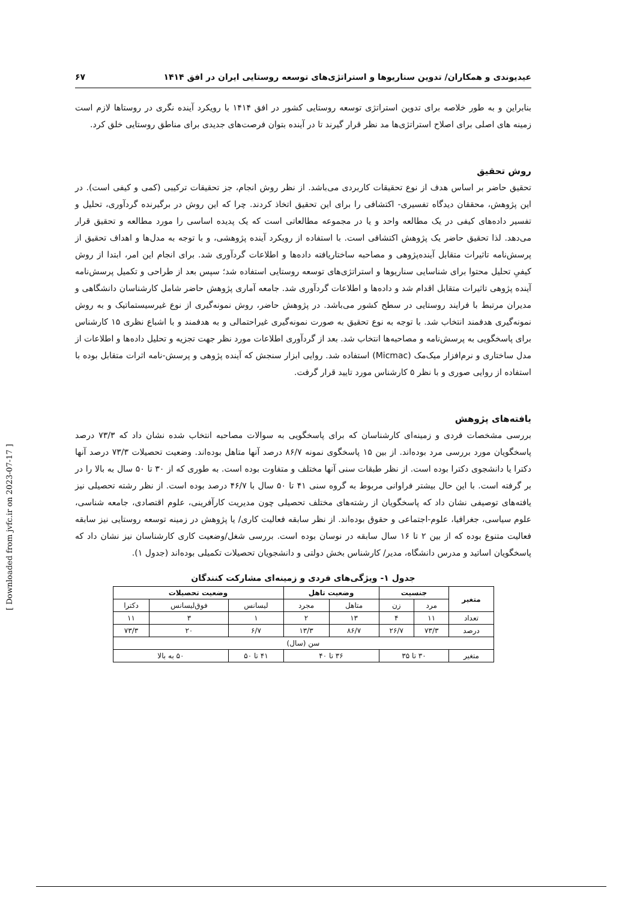عیدیوندی و همکاران/ تدوین سناریوها و استراتژی‌های توسعه روستایی ایران در افق ۱۴۱۴ ۶۷
بنابراین و به طور خلاصه برای تدوین استراتژی توسعه روستایی کشور در افق ۱۴۱۴ با رویکرد آینده نگری در روستاها لازم است زمینه های اصلی برای اصلاح استراتژی‌ها مد نظر قرار گیرند تا در آینده بتوان فرصت‌های جدیدی برای مناطق روستایی خلق کرد.
روش تحقیق
تحقیق حاضر بر اساس هدف از نوع تحقیقات کاربردی می‌باشد. از نظر روش انجام، جز تحقیقات ترکیبی (کمی و کیفی است). در این پژوهش، محققان دیدگاه تفسیری- اکتشافی را برای این تحقیق اتخاذ کردند. چرا که این روش در برگیرنده گردآوری، تحلیل و تفسیر داده‌های کیفی در یک مطالعه واحد و یا در مجموعه مطالعاتی است که یک پدیده اساسی را مورد مطالعه و تحقیق قرار می‌دهد. لذا تحقیق حاضر یک پژوهش اکتشافی است. با استفاده از رویکرد آینده پژوهشی، و با توجه به مدل‌ها و اهداف تحقیق از پرسش‌نامه تاثیرات متقابل آینده‌پژوهی و مصاحبه ساختاریافته داده‌ها و اطلاعات گردآوری شد. برای انجام این امر، ابتدا از روش کیفیِ تحلیل محتوا برای شناسایی سناریوها و استراتژی‌های توسعه روستایی استفاده شد؛ سپس بعد از طراحی و تکمیل پرسش‌نامه آینده پژوهی تاثیرات متقابل اقدام شد و داده‌ها و اطلاعات گردآوری شد. جامعه آماری پژوهش حاضر شامل کارشناسان دانشگاهی و مدیران مرتبط با فرایند روستایی در سطح کشور می‌باشد. در پژوهش حاضر، روش نمونه‌گیری از نوع غیرسیستماتیک و به روش نمونه‌گیری هدفمند انتخاب شد. با توجه به نوع تحقیق به صورت نمونه‌گیری غیراحتمالی و به هدفمند و با اشباع نظری ۱۵ کارشناس برای پاسخگویی به پرسش‌نامه و مصاحبه‌ها انتخاب شد. بعد از گردآوری اطلاعات مورد نظر جهت تجزیه و تحلیل داده‌ها و اطلاعات از مدل ساختاری و نرم‌افزار میک‌مک (Micmac) استفاده شد. روایی ابزار سنجش که آینده پژوهی و پرسش-نامه اثرات متقابل بوده با استفاده از روایی صوری و با نظر ۵ کارشناس مورد تایید قرار گرفت.
یافته‌های پژوهش
بررسی مشخصات فردی و زمینه‌ای کارشناسان که برای پاسخگویی به سوالات مصاحبه انتخاب شده نشان داد که ۷۳/۳ درصد پاسخگویان مورد بررسی مرد بوده‌اند. از بین ۱۵ پاسخگوی نمونه ۸۶/۷ درصد آنها متاهل بوده‌اند. وضعیت تحصیلات ۷۳/۳ درصد آنها دکترا یا دانشجوی دکترا بوده است. از نظر طبقات سنی آنها مختلف و متفاوت بوده است. به طوری که از ۳۰ تا ۵۰ سال به بالا را در بر گرفته است. با این حال بیشتر فراوانی مربوط به گروه سنی ۴۱ تا ۵۰ سال با ۴۶/۷ درصد بوده است. از نظر رشته تحصیلی نیز یافته‌های توصیفی نشان داد که پاسخگویان از رشته‌های مختلف تحصیلی چون مدیریت کارآفرینی، علوم اقتصادی، جامعه شناسی، علوم سیاسی، جغرافیا، علوم-اجتماعی و حقوق بوده‌اند. از نظر سابقه فعالیت کاری/ یا پژوهش در زمینه توسعه روستایی نیز سابقه فعالیت متنوع بوده که از بین ۲ تا ۱۶ سال سابقه در نوسان بوده است. بررسی شغل/وضعیت کاری کارشناسان نیز نشان داد که پاسخگویان اساتید و مدرس دانشگاه، مدیر/ کارشناس بخش دولتی و دانشجویان تحصیلات تکمیلی بوده‌اند (جدول ۱).
جدول ۱- ویژگی‌های فردی و زمینه‌ای مشارکت کنندگان
| متغیر | جنسیت | | وضعیت تاهل | | وضعیت تحصیلات | | |
| --- | --- | --- | --- | --- | --- | --- | --- |
| | مرد | زن | متاهل | مجرد | لیسانس | فوق‌لیسانس | دکترا |
| تعداد | ۱۱ | ۴ | ۱۳ | ۲ | ۱ | ۳ | ۱۱ |
| درصد | ۷۳/۳ | ۲۶/۷ | ۸۶/۷ | ۱۳/۳ | ۶/۷ | ۲۰ | ۷۳/۳ |
| سن (سال) | | | | | | | |
| متغیر | ۳۰ تا ۳۵ | | ۳۶ تا ۴۰ | | ۴۱ تا ۵۰ | ۵۰ به بالا | |
[ Downloaded from jvfc.ir on 2023-07-17 ]